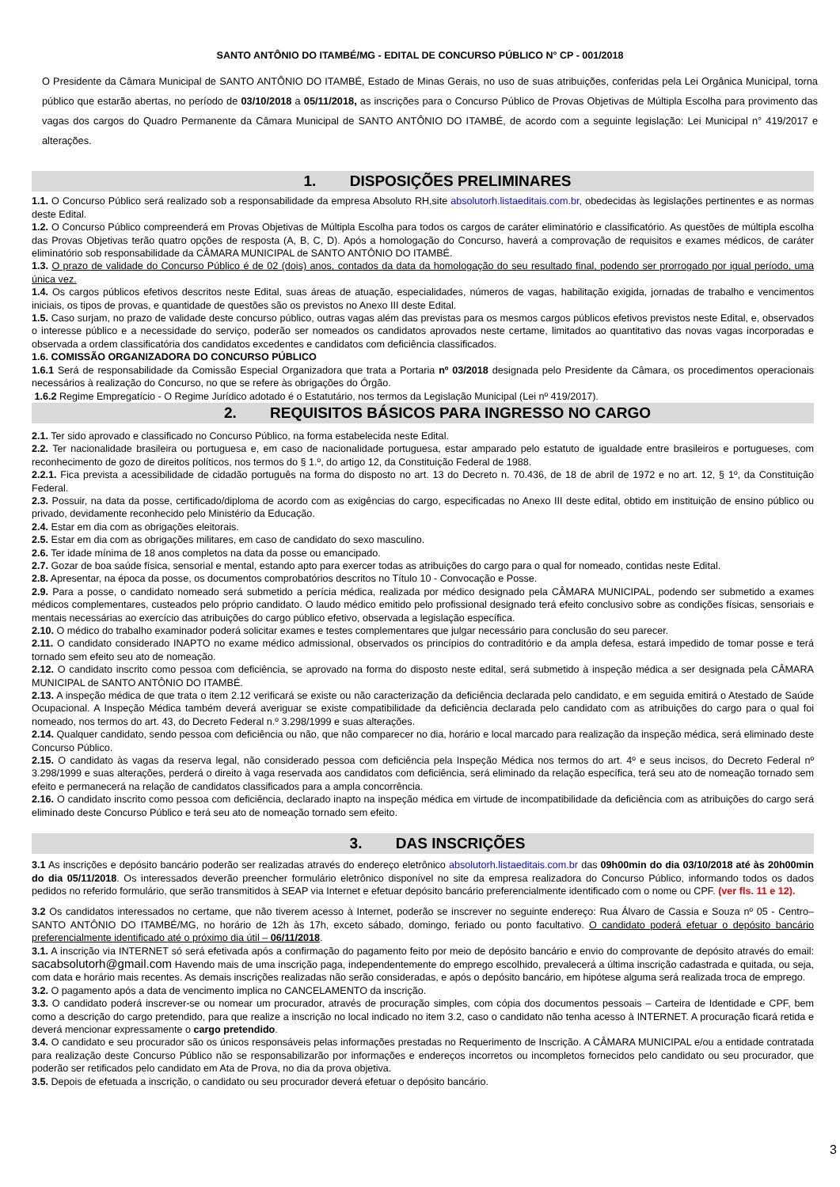SANTO ANTÔNIO DO ITAMBÉ/MG - EDITAL DE CONCURSO PÚBLICO N° CP - 001/2018
O Presidente da Câmara Municipal de SANTO ANTÔNIO DO ITAMBÉ, Estado de Minas Gerais, no uso de suas atribuições, conferidas pela Lei Orgânica Municipal, torna público que estarão abertas, no período de 03/10/2018 a 05/11/2018, as inscrições para o Concurso Público de Provas Objetivas de Múltipla Escolha para provimento das vagas dos cargos do Quadro Permanente da Câmara Municipal de SANTO ANTÔNIO DO ITAMBÉ, de acordo com a seguinte legislação: Lei Municipal n° 419/2017 e alterações.
1. DISPOSIÇÕES PRELIMINARES
1.1. O Concurso Público será realizado sob a responsabilidade da empresa Absoluto RH,site absolutorh.listaeditais.com.br, obedecidas às legislações pertinentes e as normas deste Edital.
1.2. O Concurso Público compreenderá em Provas Objetivas de Múltipla Escolha para todos os cargos de caráter eliminatório e classificatório. As questões de múltipla escolha das Provas Objetivas terão quatro opções de resposta (A, B, C, D). Após a homologação do Concurso, haverá a comprovação de requisitos e exames médicos, de caráter eliminatório sob responsabilidade da CÂMARA MUNICIPAL de SANTO ANTÔNIO DO ITAMBÉ.
1.3. O prazo de validade do Concurso Público é de 02 (dois) anos, contados da data da homologação do seu resultado final, podendo ser prorrogado por igual período, uma única vez.
1.4. Os cargos públicos efetivos descritos neste Edital, suas áreas de atuação, especialidades, números de vagas, habilitação exigida, jornadas de trabalho e vencimentos iniciais, os tipos de provas, e quantidade de questões são os previstos no Anexo III deste Edital.
1.5. Caso surjam, no prazo de validade deste concurso público, outras vagas além das previstas para os mesmos cargos públicos efetivos previstos neste Edital, e, observados o interesse público e a necessidade do serviço, poderão ser nomeados os candidatos aprovados neste certame, limitados ao quantitativo das novas vagas incorporadas e observada a ordem classificatória dos candidatos excedentes e candidatos com deficiência classificados.
1.6. COMISSÃO ORGANIZADORA DO CONCURSO PÚBLICO
1.6.1 Será de responsabilidade da Comissão Especial Organizadora que trata a Portaria nº 03/2018 designada pelo Presidente da Câmara, os procedimentos operacionais necessários à realização do Concurso, no que se refere às obrigações do Órgão.
1.6.2 Regime Empregatício - O Regime Jurídico adotado é o Estatutário, nos termos da Legislação Municipal (Lei nº 419/2017).
2. REQUISITOS BÁSICOS PARA INGRESSO NO CARGO
2.1. Ter sido aprovado e classificado no Concurso Público, na forma estabelecida neste Edital.
2.2. Ter nacionalidade brasileira ou portuguesa e, em caso de nacionalidade portuguesa, estar amparado pelo estatuto de igualdade entre brasileiros e portugueses, com reconhecimento de gozo de direitos políticos, nos termos do § 1.º, do artigo 12, da Constituição Federal de 1988.
2.2.1. Fica prevista a acessibilidade de cidadão português na forma do disposto no art. 13 do Decreto n. 70.436, de 18 de abril de 1972 e no art. 12, § 1º, da Constituição Federal.
2.3. Possuir, na data da posse, certificado/diploma de acordo com as exigências do cargo, especificadas no Anexo III deste edital, obtido em instituição de ensino público ou privado, devidamente reconhecido pelo Ministério da Educação.
2.4. Estar em dia com as obrigações eleitorais.
2.5. Estar em dia com as obrigações militares, em caso de candidato do sexo masculino.
2.6. Ter idade mínima de 18 anos completos na data da posse ou emancipado.
2.7. Gozar de boa saúde física, sensorial e mental, estando apto para exercer todas as atribuições do cargo para o qual for nomeado, contidas neste Edital.
2.8. Apresentar, na época da posse, os documentos comprobatórios descritos no Título 10 - Convocação e Posse.
2.9. Para a posse, o candidato nomeado será submetido a perícia médica, realizada por médico designado pela CÂMARA MUNICIPAL, podendo ser submetido a exames médicos complementares, custeados pelo próprio candidato. O laudo médico emitido pelo profissional designado terá efeito conclusivo sobre as condições físicas, sensoriais e mentais necessárias ao exercício das atribuições do cargo público efetivo, observada a legislação específica.
2.10. O médico do trabalho examinador poderá solicitar exames e testes complementares que julgar necessário para conclusão do seu parecer.
2.11. O candidato considerado INAPTO no exame médico admissional, observados os princípios do contraditório e da ampla defesa, estará impedido de tomar posse e terá tornado sem efeito seu ato de nomeação.
2.12. O candidato inscrito como pessoa com deficiência, se aprovado na forma do disposto neste edital, será submetido à inspeção médica a ser designada pela CÂMARA MUNICIPAL de SANTO ANTÔNIO DO ITAMBÉ.
2.13. A inspeção médica de que trata o item 2.12 verificará se existe ou não caracterização da deficiência declarada pelo candidato, e em seguida emitirá o Atestado de Saúde Ocupacional. A Inspeção Médica também deverá averiguar se existe compatibilidade da deficiência declarada pelo candidato com as atribuições do cargo para o qual foi nomeado, nos termos do art. 43, do Decreto Federal n.º 3.298/1999 e suas alterações.
2.14. Qualquer candidato, sendo pessoa com deficiência ou não, que não comparecer no dia, horário e local marcado para realização da inspeção médica, será eliminado deste Concurso Público.
2.15. O candidato às vagas da reserva legal, não considerado pessoa com deficiência pela Inspeção Médica nos termos do art. 4º e seus incisos, do Decreto Federal nº 3.298/1999 e suas alterações, perderá o direito à vaga reservada aos candidatos com deficiência, será eliminado da relação específica, terá seu ato de nomeação tornado sem efeito e permanecerá na relação de candidatos classificados para a ampla concorrência.
2.16. O candidato inscrito como pessoa com deficiência, declarado inapto na inspeção médica em virtude de incompatibilidade da deficiência com as atribuições do cargo será eliminado deste Concurso Público e terá seu ato de nomeação tornado sem efeito.
3. DAS INSCRIÇÕES
3.1 As inscrições e depósito bancário poderão ser realizadas através do endereço eletrônico absolutorh.listaeditais.com.br das 09h00min do dia 03/10/2018 até às 20h00min do dia 05/11/2018. Os interessados deverão preencher formulário eletrônico disponível no site da empresa realizadora do Concurso Público, informando todos os dados pedidos no referido formulário, que serão transmitidos à SEAP via Internet e efetuar depósito bancário preferencialmente identificado com o nome ou CPF. (ver fls. 11 e 12).
3.2 Os candidatos interessados no certame, que não tiverem acesso à Internet, poderão se inscrever no seguinte endereço: Rua Álvaro de Cassia e Souza nº 05 - Centro– SANTO ANTÔNIO DO ITAMBÉ/MG, no horário de 12h às 17h, exceto sábado, domingo, feriado ou ponto facultativo. O candidato poderá efetuar o depósito bancário preferencialmente identificado até o próximo dia útil – 06/11/2018.
3.1. A inscrição via INTERNET só será efetivada após a confirmação do pagamento feito por meio de depósito bancário e envio do comprovante de depósito através do email: sacabsolutorh@gmail.com Havendo mais de uma inscrição paga, independentemente do emprego escolhido, prevalecerá a última inscrição cadastrada e quitada, ou seja, com data e horário mais recentes. As demais inscrições realizadas não serão consideradas, e após o depósito bancário, em hipótese alguma será realizada troca de emprego.
3.2. O pagamento após a data de vencimento implica no CANCELAMENTO da inscrição.
3.3. O candidato poderá inscrever-se ou nomear um procurador, através de procuração simples, com cópia dos documentos pessoais – Carteira de Identidade e CPF, bem como a descrição do cargo pretendido, para que realize a inscrição no local indicado no item 3.2, caso o candidato não tenha acesso à INTERNET. A procuração ficará retida e deverá mencionar expressamente o cargo pretendido.
3.4. O candidato e seu procurador são os únicos responsáveis pelas informações prestadas no Requerimento de Inscrição. A CÂMARA MUNICIPAL e/ou a entidade contratada para realização deste Concurso Público não se responsabilizarão por informações e endereços incorretos ou incompletos fornecidos pelo candidato ou seu procurador, que poderão ser retificados pelo candidato em Ata de Prova, no dia da prova objetiva.
3.5. Depois de efetuada a inscrição, o candidato ou seu procurador deverá efetuar o depósito bancário.
3